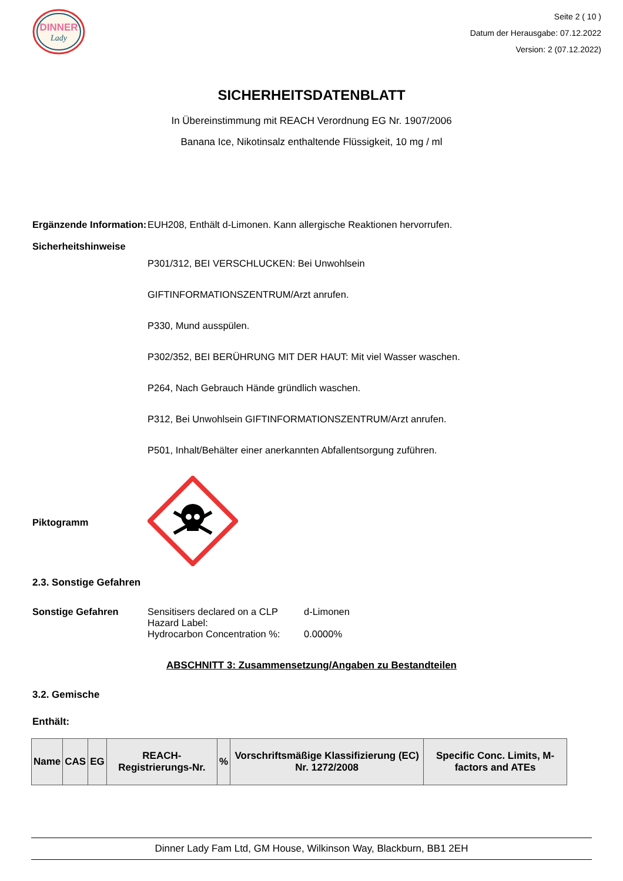DINNER
Lady
Seite 2 ( 10 )
Datum der Herausgabe: 07.12.2022
Version: 2 (07.12.2022)
SICHERHEITSDATENBLATT
In Übereinstimmung mit REACH Verordnung EG Nr. 1907/2006
Banana Ice, Nikotinsalz enthaltende Flüssigkeit, 10 mg / ml
Ergänzende Information:
EUH208, Enthält d-Limonen. Kann allergische Reaktionen hervorrufen.
Sicherheitshinweise
P301/312, BEI VERSCHLUCKEN: Bei Unwohlsein
GIFTINFORMATIONSZENTRUM/Arzt anrufen.
P330, Mund ausspülen.
P302/352, BEI BERÜHRUNG MIT DER HAUT: Mit viel Wasser waschen.
P264, Nach Gebrauch Hände gründlich waschen.
P312, Bei Unwohlsein GIFTINFORMATIONSZENTRUM/Arzt anrufen.
P501, Inhalt/Behälter einer anerkannten Abfallentsorgung zuführen.
Piktogramm
2.3. Sonstige Gefahren
Sonstige Gefahren
| Sensitisers declared on a CLP Hazard Label: | d-Limonen |
| Hydrocarbon Concentration %: | 0.0000% |
ABSCHNITT 3: Zusammensetzung/Angaben zu Bestandteilen
3.2. Gemische
Enthält:
| Name | CAS | EG | REACH-Registrierungs-Nr. | % | Vorschriftsmäßige Klassifizierung (EC) Nr. 1272/2008 | Specific Conc. Limits, M-factors and ATEs |
| --- | --- | --- | --- | --- | --- | --- |
Dinner Lady Fam Ltd, GM House, Wilkinson Way, Blackburn, BB1 2EH